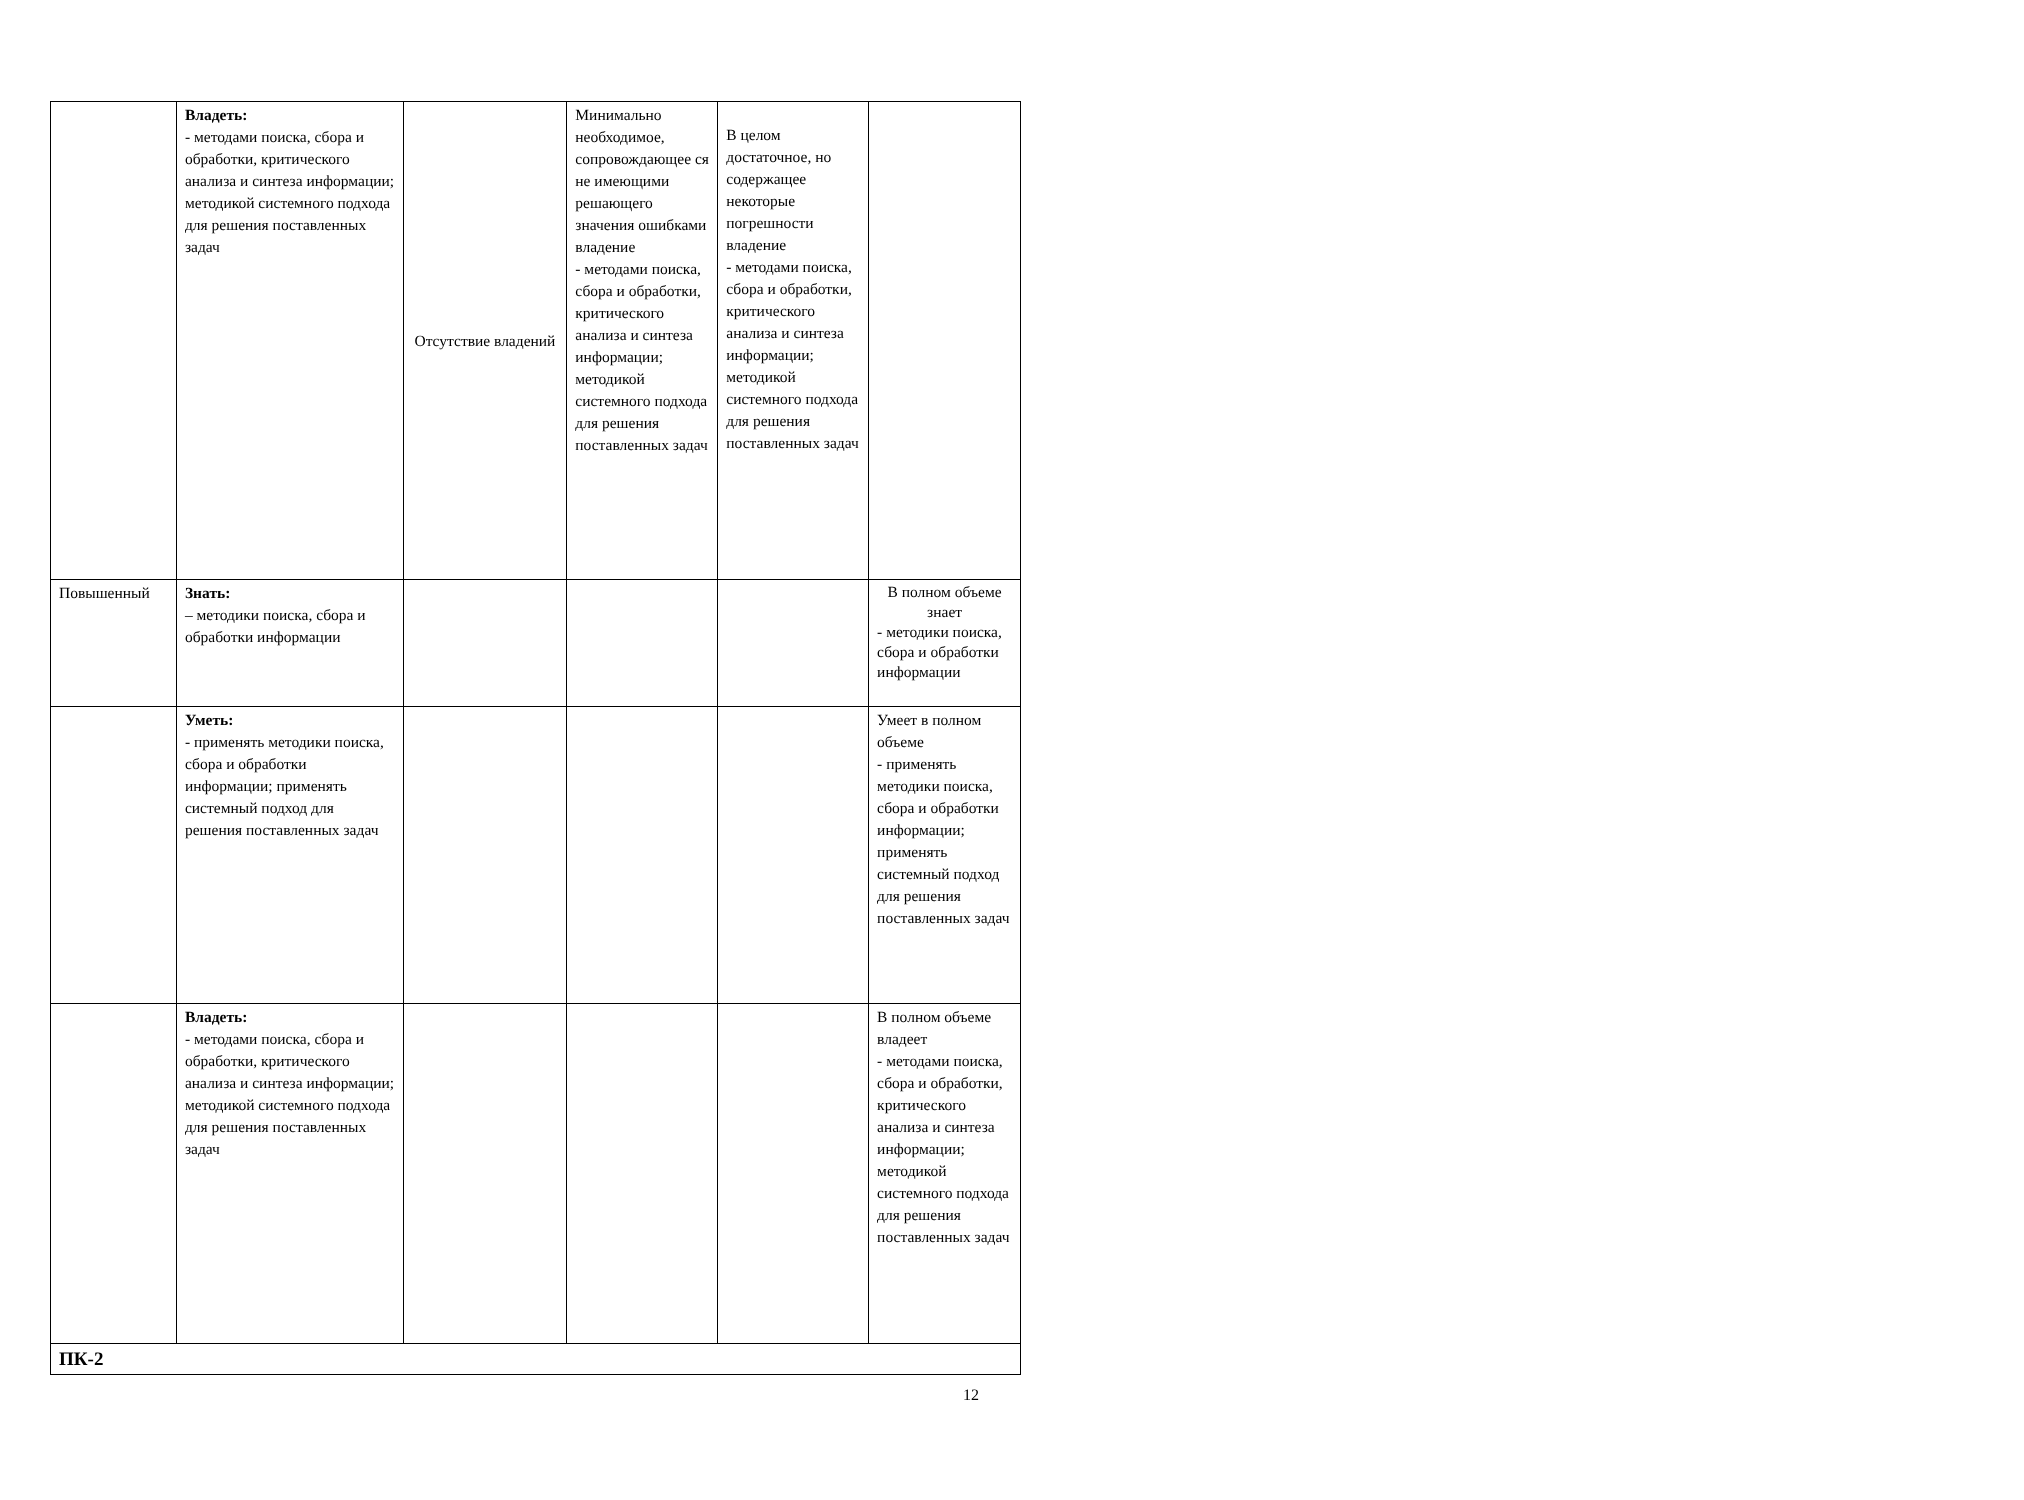| | Владеть: - методами поиска, сбора и обработки, критического анализа и синтеза информации; методикой системного подхода для решения поставленных задач | Отсутствие владений | Минимально необходимое, сопровождающее ся не имеющими решающего значения ошибками владение - методами поиска, сбора и обработки, критического анализа и синтеза информации; методикой системного подхода для решения поставленных задач | В целом достаточное, но содержащее некоторые погрешности владение - методами поиска, сбора и обработки, критического анализа и синтеза информации; методикой системного подхода для решения поставленных задач | |
| Повышенный | Знать: – методики поиска, сбора и обработки информации | | | | В полном объеме знает - методики поиска, сбора и обработки информации |
| | Уметь: - применять методики поиска, сбора и обработки информации; применять системный подход для решения поставленных задач | | | | Умеет в полном объеме - применять методики поиска, сбора и обработки информации; применять системный подход для решения поставленных задач |
| | Владеть: - методами поиска, сбора и обработки, критического анализа и синтеза информации; методикой системного подхода для решения поставленных задач | | | | В полном объеме владеет - методами поиска, сбора и обработки, критического анализа и синтеза информации; методикой системного подхода для решения поставленных задач |
| ПК-2 | | | | | |
12